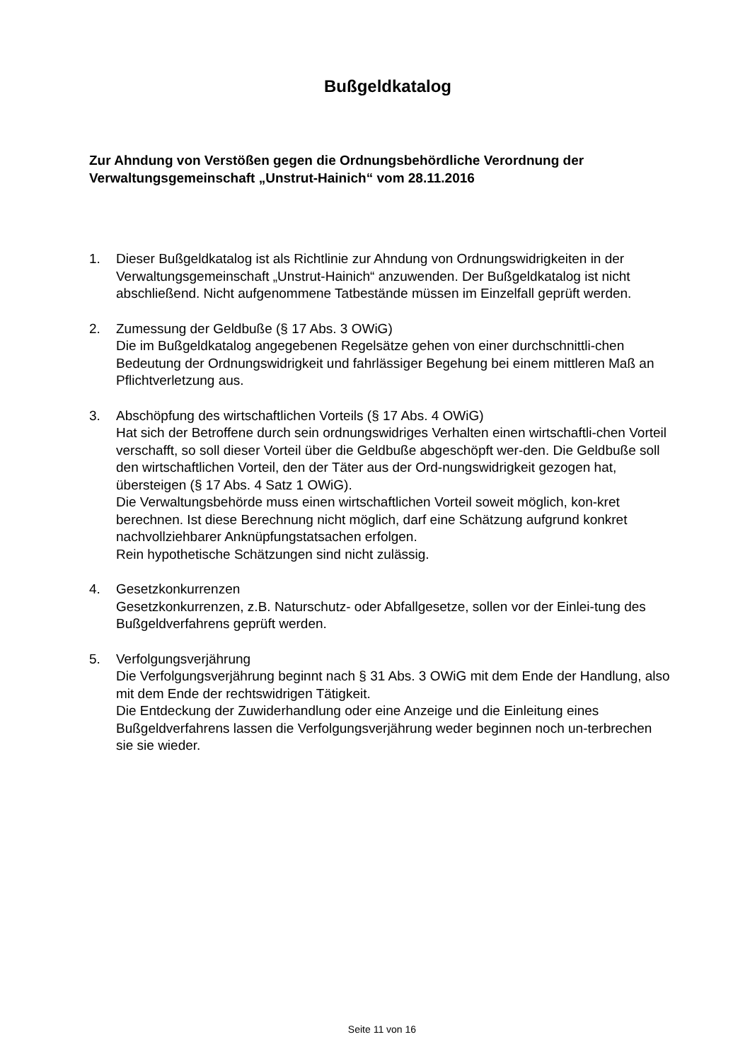Bußgeldkatalog
Zur Ahndung von Verstößen gegen die Ordnungsbehördliche Verordnung der Verwaltungsgemeinschaft „Unstrut-Hainich“ vom 28.11.2016
1. Dieser Bußgeldkatalog ist als Richtlinie zur Ahndung von Ordnungswidrigkeiten in der Verwaltungsgemeinschaft „Unstrut-Hainich“ anzuwenden. Der Bußgeldkatalog ist nicht abschließend. Nicht aufgenommene Tatbestände müssen im Einzelfall geprüft werden.
2. Zumessung der Geldbuße (§ 17 Abs. 3 OWiG)
Die im Bußgeldkatalog angegebenen Regelsätze gehen von einer durchschnittli-chen Bedeutung der Ordnungswidrigkeit und fahrlässiger Begehung bei einem mittleren Maß an Pflichtverletzung aus.
3. Abschöpfung des wirtschaftlichen Vorteils (§ 17 Abs. 4 OWiG)
Hat sich der Betroffene durch sein ordnungswidriges Verhalten einen wirtschaftli-chen Vorteil verschafft, so soll dieser Vorteil über die Geldbuße abgeschöpft wer-den. Die Geldbuße soll den wirtschaftlichen Vorteil, den der Täter aus der Ord-nungswidrigkeit gezogen hat, übersteigen (§ 17 Abs. 4 Satz 1 OWiG).
Die Verwaltungsbehörde muss einen wirtschaftlichen Vorteil soweit möglich, kon-kret berechnen. Ist diese Berechnung nicht möglich, darf eine Schätzung aufgrund konkret nachvollziehbarer Anknüpfungstatsachen erfolgen.
Rein hypothetische Schätzungen sind nicht zulässig.
4. Gesetzkonkurrenzen
Gesetzkonkurrenzen, z.B. Naturschutz- oder Abfallgesetze, sollen vor der Einlei-tung des Bußgeldverfahrens geprüft werden.
5. Verfolgungsverjährung
Die Verfolgungsverjährung beginnt nach § 31 Abs. 3 OWiG mit dem Ende der Handlung, also mit dem Ende der rechtswidrigen Tätigkeit.
Die Entdeckung der Zuwiderhandlung oder eine Anzeige und die Einleitung eines Bußgeldverfahrens lassen die Verfolgungsverjährung weder beginnen noch un-terbrechen sie sie wieder.
Seite 11 von 16